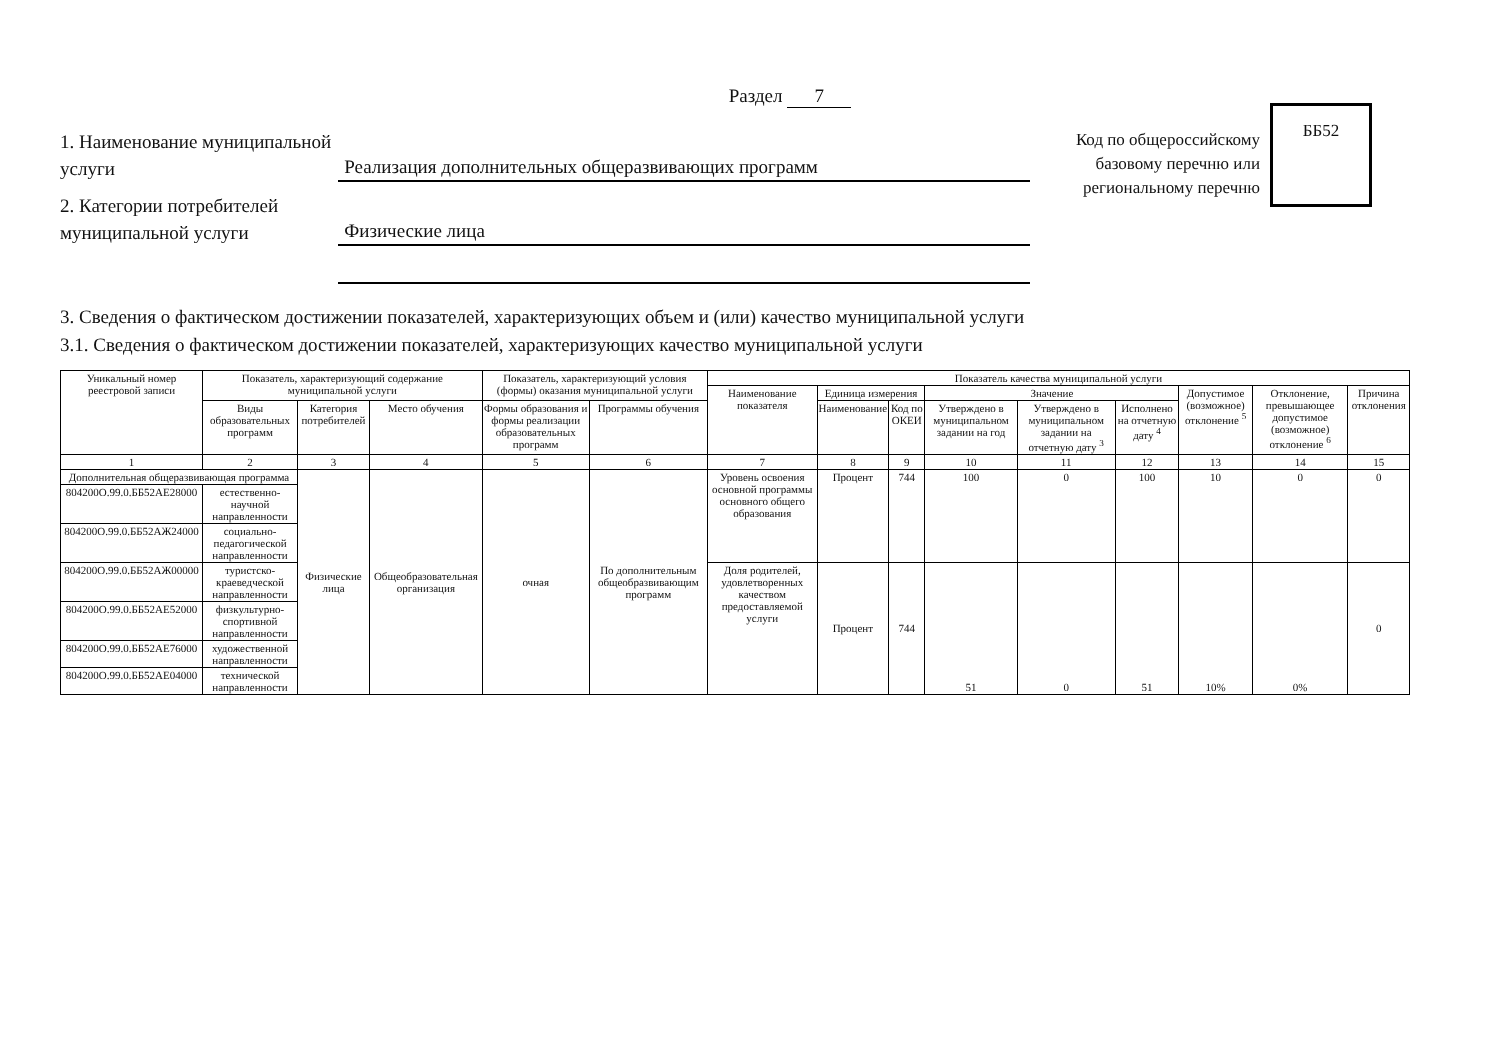Раздел 7
1. Наименование муниципальной услуги
Реализация дополнительных общеразвивающих программ
2. Категории потребителей муниципальной услуги
Физические лица
Код по общероссийскому базовому перечню или региональному перечню
ББ52
3. Сведения о фактическом достижении показателей, характеризующих объем и (или) качество муниципальной услуги
3.1. Сведения о фактическом достижении показателей, характеризующих качество муниципальной услуги
| Уникальный номер реестровой записи | Показатель, характеризующий содержание муниципальной услуги | | | Показатель, характеризующий условия (формы) оказания муниципальной услуги | | Показатель качества муниципальной услуги | | | | | | | | |
| --- | --- | --- | --- | --- | --- | --- | --- | --- | --- | --- | --- | --- | --- | --- |
| | | | | | | Наименование показателя | Единица измерения | | Значение | | | Допустимое (возможное) отклонение <sup>5</sup> | Отклонение, превышающее допустимое (возможное) отклонение <sup>6</sup> | Причина отклонения |
| | Виды образовательных программ | Категория потребителей | Место обучения | Формы образования и формы реализации образовательных программ | Программы обучения | | Наименование | Код по ОКЕИ | Утверждено в муниципальном задании на год | Утверждено в муниципальном задании на отчетную дату <sup>3</sup> | Исполнено на отчетную дату <sup>4</sup> | | | |
| 1 | 2 | 3 | 4 | 5 | 6 | 7 | 8 | 9 | 10 | 11 | 12 | 13 | 14 | 15 |
| Дополнительная общеразвивающая программа | | Физические лица | Общеобразовательная организация | очная | По дополнительным общеобразвивающим программ | Уровень освоения основной программы основного общего образования | Процент | 744 | 100 | 0 | 100 | 10 | 0 | 0 |
| 804200О.99.0.ББ52АЕ28000 | естественно-научной направленности | | | | | | | | | | | | | |
| 804200О.99.0.ББ52АЖ24000 | социально-педагогической направленности | | | | | | | | | | | | | |
| 804200О.99.0.ББ52АЖ00000 | туристско-краеведческой направленности | | | | | Доля родителей, удовлетворенных качеством предоставляемой услуги | Процент | 744 | 51 | 0 | 51 | 10% | 0% | 0 |
| 804200О.99.0.ББ52АЕ52000 | физкультурно-спортивной направленности | | | | | | | | | | | | | |
| 804200О.99.0.ББ52АЕ76000 | художественной направленности | | | | | | | | | | | | | |
| 804200О.99.0.ББ52АЕ04000 | технической направленности | | | | | | | | | | | | | |